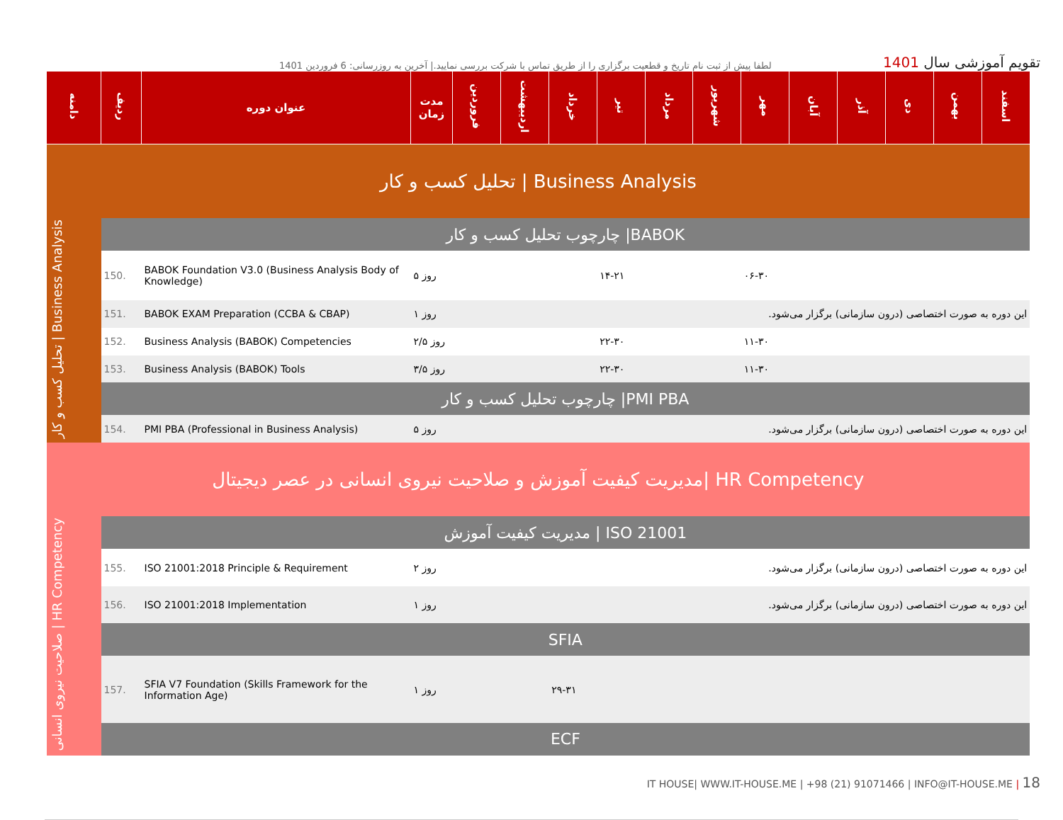لطفا پیش از ثبت نام تاریخ و قطعیت برگزاری را از طریق تماس با شرکت بررسی نمایید.| آخرین به روزرسانی: 6 فروردین 1401
تقویم آموزشی سال 1401
| دامنه | ردیف | عنوان دوره | مدت زمان | فروردین | اردیبهشت | خرداد | تیر | مرداد | شهریور | مهر | آبان | آذر | دی | بهمن | اسفند |
| --- | --- | --- | --- | --- | --- | --- | --- | --- | --- | --- | --- | --- | --- | --- | --- |
| تحلیل کسب و کار / Business Analysis | | | | | | | | | | | | | | | |
| تحلیل کسب و کار / Business Analysis | چارچوب تحلیل کسب و کار /BABOK | | | | | | | | | | | | | | |
| | 150. | BABOK Foundation V3.0 (Business Analysis Body of Knowledge) | ۵ روز | | | | ۱۴-۲۱ | | | ۰۶-۳۰ | | | | | |
| | 151. | BABOK EXAM Preparation (CCBA & CBAP) | ۱ روز | این دوره به صورت اختصاصی (درون سازمانی) برگزار می‌شود. | | | | | | | | | | | |
| | 152. | Business Analysis (BABOK) Competencies | ۲/۵ روز | | | | ۲۲-۳۰ | | | ۱۱-۳۰ | | | | | |
| | 153. | Business Analysis (BABOK) Tools | ۳/۵ روز | | | | ۲۲-۳۰ | | | ۱۱-۳۰ | | | | | |
| | چارچوب تحلیل کسب و کار /PMI PBA | | | | | | | | | | | | | | |
| | 154. | PMI PBA (Professional in Business Analysis) | ۵ روز | این دوره به صورت اختصاصی (درون سازمانی) برگزار می‌شود. | | | | | | | | | | | |
| مدیریت کیفیت آموزش و صلاحیت نیروی انسانی در عصر دیجیتال/ HR Competency | | | | | | | | | | | | | | | |
| صلاحیت نیروی انسانی / HR Competency | مدیریت کیفیت آموزش / ISO 21001 | | | | | | | | | | | | | | |
| | 155. | ISO 21001:2018 Principle & Requirement | ۲ روز | این دوره به صورت اختصاصی (درون سازمانی) برگزار می‌شود. | | | | | | | | | | | |
| | 156. | ISO 21001:2018 Implementation | ۱ روز | این دوره به صورت اختصاصی (درون سازمانی) برگزار می‌شود. | | | | | | | | | | | |
| | SFIA | | | | | | | | | | | | | | |
| | 157. | SFIA V7 Foundation (Skills Framework for the Information Age) | ۱ روز | | | ۲۹-۳۱ | | | | | | | | | |
| | ECF | | | | | | | | | | | | | | |
IT HOUSE| WWW.IT-HOUSE.ME | +98 (21) 91071466 | INFO@IT-HOUSE.ME | 18